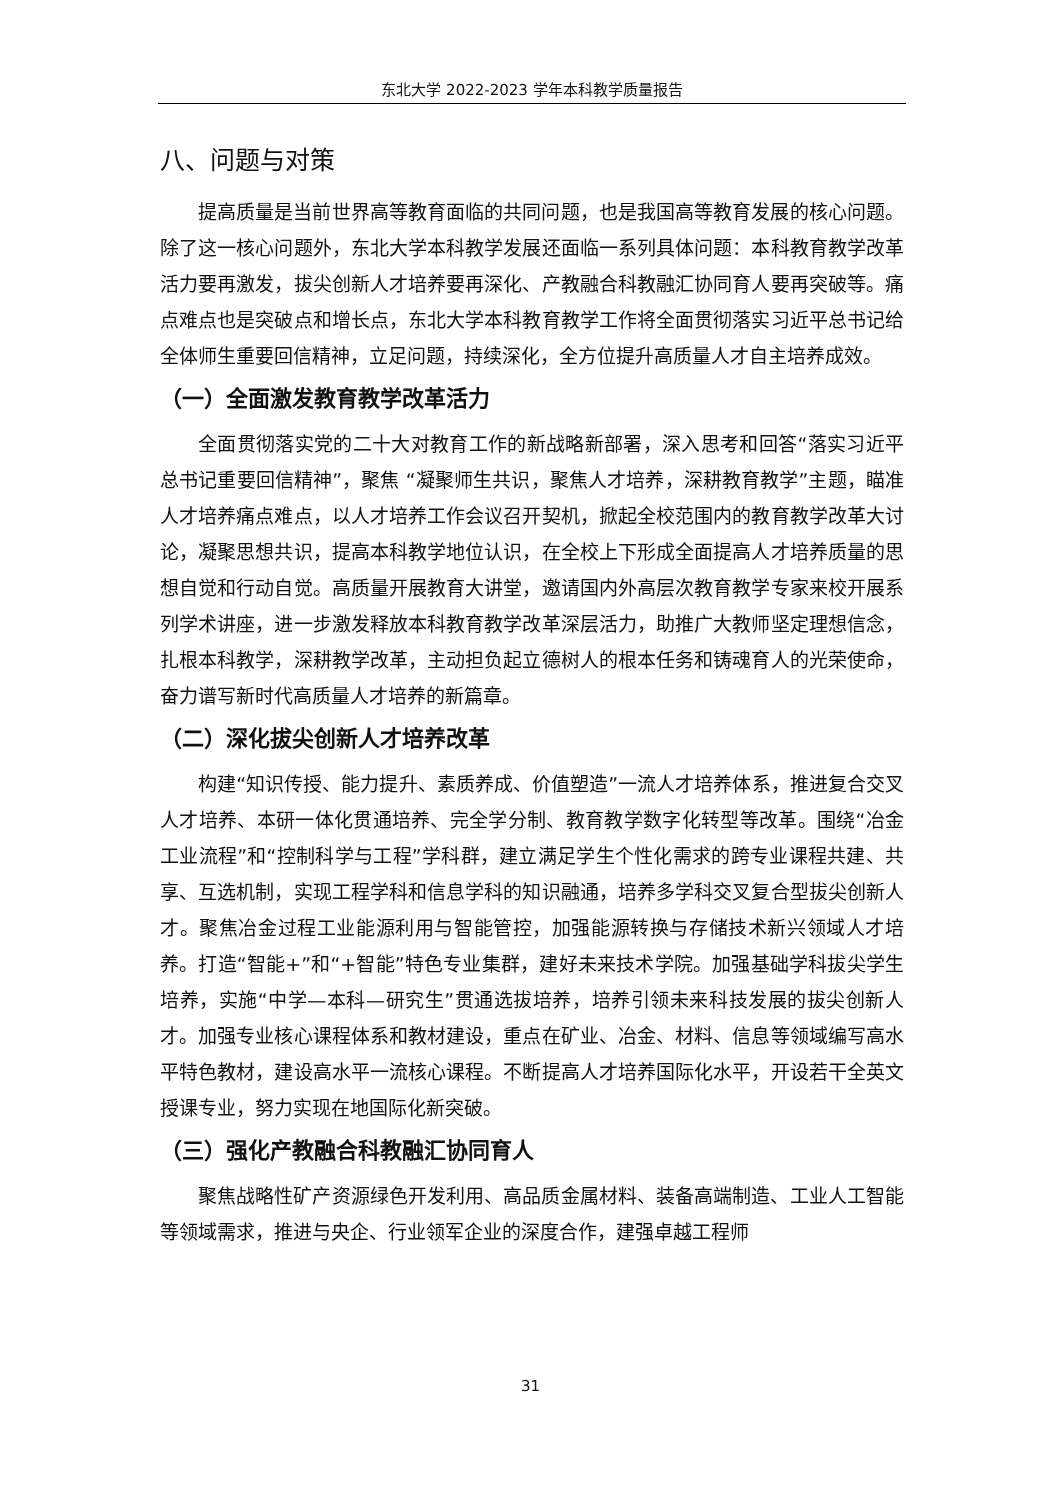东北大学 2022-2023 学年本科教学质量报告
八、问题与对策
提高质量是当前世界高等教育面临的共同问题，也是我国高等教育发展的核心问题。除了这一核心问题外，东北大学本科教学发展还面临一系列具体问题：本科教育教学改革活力要再激发，拔尖创新人才培养要再深化、产教融合科教融汇协同育人要再突破等。痛点难点也是突破点和增长点，东北大学本科教育教学工作将全面贯彻落实习近平总书记给全体师生重要回信精神，立足问题，持续深化，全方位提升高质量人才自主培养成效。
（一）全面激发教育教学改革活力
全面贯彻落实党的二十大对教育工作的新战略新部署，深入思考和回答“落实习近平总书记重要回信精神”，聚焦 “凝聚师生共识，聚焦人才培养，深耕教育教学”主题，瞄准人才培养痛点难点，以人才培养工作会议召开契机，掀起全校范围内的教育教学改革大讨论，凝聚思想共识，提高本科教学地位认识，在全校上下形成全面提高人才培养质量的思想自觉和行动自觉。高质量开展教育大讲堂，邀请国内外高层次教育教学专家来校开展系列学术讲座，进一步激发释放本科教育教学改革深层活力，助推广大教师坚定理想信念，扎根本科教学，深耕教学改革，主动担负起立德树人的根本任务和铸魂育人的光荣使命，奋力谱写新时代高质量人才培养的新篇章。
（二）深化拔尖创新人才培养改革
构建“知识传授、能力提升、素质养成、价值塑造”一流人才培养体系，推进复合交叉人才培养、本研一体化贯通培养、完全学分制、教育教学数字化转型等改革。围绕“冶金工业流程”和“控制科学与工程”学科群，建立满足学生个性化需求的跨专业课程共建、共享、互选机制，实现工程学科和信息学科的知识融通，培养多学科交叉复合型拔尖创新人才。聚焦冶金过程工业能源利用与智能管控，加强能源转换与存储技术新兴领域人才培养。打造“智能+”和“+智能”特色专业集群，建好未来技术学院。加强基础学科拔尖学生培养，实施“中学—本科—研究生”贯通选拔培养，培养引领未来科技发展的拔尖创新人才。加强专业核心课程体系和教材建设，重点在矿业、冶金、材料、信息等领域编写高水平特色教材，建设高水平一流核心课程。不断提高人才培养国际化水平，开设若干全英文授课专业，努力实现在地国际化新突破。
（三）强化产教融合科教融汇协同育人
聚焦战略性矿产资源绿色开发利用、高品质金属材料、装备高端制造、工业人工智能等领域需求，推进与央企、行业领军企业的深度合作，建强卓越工程师
31